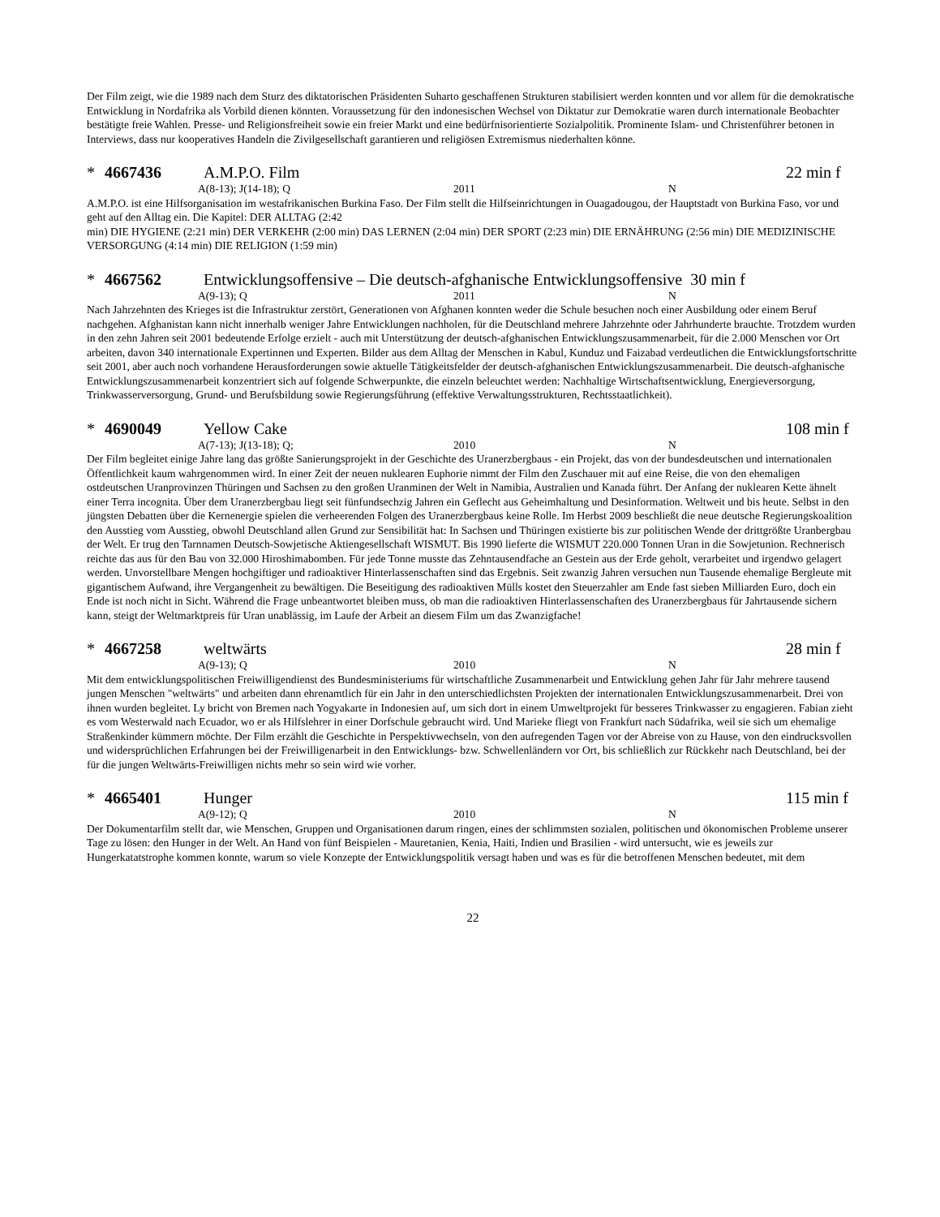Der Film zeigt, wie die 1989 nach dem Sturz des diktatorischen Präsidenten Suharto geschaffenen Strukturen stabilisiert werden konnten und vor allem für die demokratische Entwicklung in Nordafrika als Vorbild dienen könnten. Voraussetzung für den indonesischen Wechsel von Diktatur zur Demokratie waren durch internationale Beobachter bestätigte freie Wahlen. Presse- und Religionsfreiheit sowie ein freier Markt und eine bedürfnisorientierte Sozialpolitik. Prominente Islam- und Christenführer betonen in Interviews, dass nur kooperatives Handeln die Zivilgesellschaft garantieren und religiösen Extremismus niederhalten könne.
* 4667436 A.M.P.O. Film 22 min f
A(8-13); J(14-18); Q 2011 N
A.M.P.O. ist eine Hilfsorganisation im westafrikanischen Burkina Faso. Der Film stellt die Hilfseinrichtungen in Ouagadougou, der Hauptstadt von Burkina Faso, vor und geht auf den Alltag ein. Die Kapitel: DER ALLTAG (2:42
min) DIE HYGIENE (2:21 min) DER VERKEHR (2:00 min) DAS LERNEN (2:04 min) DER SPORT (2:23 min) DIE ERNÄHRUNG (2:56 min) DIE MEDIZINISCHE VERSORGUNG (4:14 min) DIE RELIGION (1:59 min)
* 4667562 Entwicklungsoffensive – Die deutsch-afghanische Entwicklungsoffensive 30 min f
A(9-13); Q 2011 N
Nach Jahrzehnten des Krieges ist die Infrastruktur zerstört, Generationen von Afghanen konnten weder die Schule besuchen noch einer Ausbildung oder einem Beruf nachgehen. Afghanistan kann nicht innerhalb weniger Jahre Entwicklungen nachholen, für die Deutschland mehrere Jahrzehnte oder Jahrhunderte brauchte. Trotzdem wurden in den zehn Jahren seit 2001 bedeutende Erfolge erzielt - auch mit Unterstützung der deutsch-afghanischen Entwicklungszusammenarbeit, für die 2.000 Menschen vor Ort arbeiten, davon 340 internationale Expertinnen und Experten. Bilder aus dem Alltag der Menschen in Kabul, Kunduz und Faizabad verdeutlichen die Entwicklungsfortschritte seit 2001, aber auch noch vorhandene Herausforderungen sowie aktuelle Tätigkeitsfelder der deutsch-afghanischen Entwicklungszusammenarbeit. Die deutsch-afghanische Entwicklungszusammenarbeit konzentriert sich auf folgende Schwerpunkte, die einzeln beleuchtet werden: Nachhaltige Wirtschaftsentwicklung, Energieversorgung, Trinkwasserversorgung, Grund- und Berufsbildung sowie Regierungsführung (effektive Verwaltungsstrukturen, Rechtsstaatlichkeit).
* 4690049 Yellow Cake 108 min f
A(7-13); J(13-18); Q; 2010 N
Der Film begleitet einige Jahre lang das größte Sanierungsprojekt in der Geschichte des Uranerzbergbaus - ein Projekt, das von der bundesdeutschen und internationalen Öffentlichkeit kaum wahrgenommen wird. In einer Zeit der neuen nuklearen Euphorie nimmt der Film den Zuschauer mit auf eine Reise, die von den ehemaligen ostdeutschen Uranprovinzen Thüringen und Sachsen zu den großen Uranminen der Welt in Namibia, Australien und Kanada führt. Der Anfang der nuklearen Kette ähnelt einer Terra incognita. Über dem Uranerzbergbau liegt seit fünfundsechzig Jahren ein Geflecht aus Geheimhaltung und Desinformation. Weltweit und bis heute. Selbst in den jüngsten Debatten über die Kernenergie spielen die verheerenden Folgen des Uranerzbergbaus keine Rolle. Im Herbst 2009 beschließt die neue deutsche Regierungskoalition den Ausstieg vom Ausstieg, obwohl Deutschland allen Grund zur Sensibilität hat: In Sachsen und Thüringen existierte bis zur politischen Wende der drittgrößte Uranbergbau der Welt. Er trug den Tarnnamen Deutsch-Sowjetische Aktiengesellschaft WISMUT. Bis 1990 lieferte die WISMUT 220.000 Tonnen Uran in die Sowjetunion. Rechnerisch reichte das aus für den Bau von 32.000 Hiroshimabomben. Für jede Tonne musste das Zehntausendfache an Gestein aus der Erde geholt, verarbeitet und irgendwo gelagert werden. Unvorstellbare Mengen hochgiftiger und radioaktiver Hinterlassenschaften sind das Ergebnis. Seit zwanzig Jahren versuchen nun Tausende ehemalige Bergleute mit gigantischem Aufwand, ihre Vergangenheit zu bewältigen. Die Beseitigung des radioaktiven Mülls kostet den Steuerzahler am Ende fast sieben Milliarden Euro, doch ein Ende ist noch nicht in Sicht. Während die Frage unbeantwortet bleiben muss, ob man die radioaktiven Hinterlassenschaften des Uranerzbergbaus für Jahrtausende sichern kann, steigt der Weltmarktpreis für Uran unablässig, im Laufe der Arbeit an diesem Film um das Zwanzigfache!
* 4667258 weltwärts 28 min f
A(9-13); Q 2010 N
Mit dem entwicklungspolitischen Freiwilligendienst des Bundesministeriums für wirtschaftliche Zusammenarbeit und Entwicklung gehen Jahr für Jahr mehrere tausend jungen Menschen "weltwärts" und arbeiten dann ehrenamtlich für ein Jahr in den unterschiedlichsten Projekten der internationalen Entwicklungszusammenarbeit. Drei von ihnen wurden begleitet. Ly bricht von Bremen nach Yogyakarte in Indonesien auf, um sich dort in einem Umweltprojekt für besseres Trinkwasser zu engagieren. Fabian zieht es vom Westerwald nach Ecuador, wo er als Hilfslehrer in einer Dorfschule gebraucht wird. Und Marieke fliegt von Frankfurt nach Südafrika, weil sie sich um ehemalige Straßenkinder kümmern möchte. Der Film erzählt die Geschichte in Perspektivwechseln, von den aufregenden Tagen vor der Abreise von zu Hause, von den eindrucksvollen und widersprüchlichen Erfahrungen bei der Freiwilligenarbeit in den Entwicklungs- bzw. Schwellenländern vor Ort, bis schließlich zur Rückkehr nach Deutschland, bei der für die jungen Weltwärts-Freiwilligen nichts mehr so sein wird wie vorher.
* 4665401 Hunger 115 min f
A(9-12); Q 2010 N
Der Dokumentarfilm stellt dar, wie Menschen, Gruppen und Organisationen darum ringen, eines der schlimmsten sozialen, politischen und ökonomischen Probleme unserer Tage zu lösen: den Hunger in der Welt. An Hand von fünf Beispielen - Mauretanien, Kenia, Haiti, Indien und Brasilien - wird untersucht, wie es jeweils zur Hungerkatatstrophe kommen konnte, warum so viele Konzepte der Entwicklungspolitik versagt haben und was es für die betroffenen Menschen bedeutet, mit dem
22